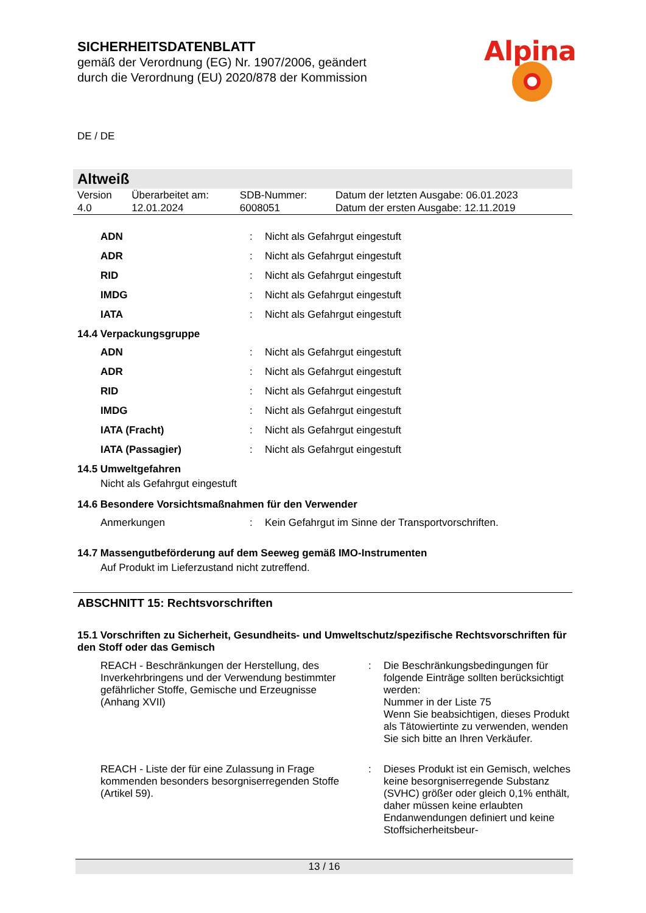SICHERHEITSDATENBLATT
gemäß der Verordnung (EG) Nr. 1907/2006, geändert
durch die Verordnung (EU) 2020/878 der Kommission
Alpina
DE / DE
Altweiß
| Version 4.0 | Überarbeitet am: 12.01.2024 | SDB-Nummer: 6008051 | Datum der letzten Ausgabe: 06.01.2023 Datum der ersten Ausgabe: 12.11.2019 |
| ADN | : | Nicht als Gefahrgut eingestuft |
| ADR | : | Nicht als Gefahrgut eingestuft |
| RID | : | Nicht als Gefahrgut eingestuft |
| IMDG | : | Nicht als Gefahrgut eingestuft |
| IATA | : | Nicht als Gefahrgut eingestuft |
14.4 Verpackungsgruppe
| ADN | : | Nicht als Gefahrgut eingestuft |
| ADR | : | Nicht als Gefahrgut eingestuft |
| RID | : | Nicht als Gefahrgut eingestuft |
| IMDG | : | Nicht als Gefahrgut eingestuft |
| IATA (Fracht) | : | Nicht als Gefahrgut eingestuft |
| IATA (Passagier) | : | Nicht als Gefahrgut eingestuft |
14.5 Umweltgefahren
Nicht als Gefahrgut eingestuft
14.6 Besondere Vorsichtsmaßnahmen für den Verwender
| Anmerkungen | : | Kein Gefahrgut im Sinne der Transportvorschriften. |
14.7 Massengutbeförderung auf dem Seeweg gemäß IMO-Instrumenten
Auf Produkt im Lieferzustand nicht zutreffend.
ABSCHNITT 15: Rechtsvorschriften
15.1 Vorschriften zu Sicherheit, Gesundheits- und Umweltschutz/spezifische Rechtsvorschriften für den Stoff oder das Gemisch
| REACH - Beschränkungen der Herstellung, des Inverkehrbringens und der Verwendung bestimmter gefährlicher Stoffe, Gemische und Erzeugnisse (Anhang XVII) | : | Die Beschränkungsbedingungen für folgende Einträge sollten berücksichtigt werden: Nummer in der Liste 75 Wenn Sie beabsichtigen, dieses Produkt als Tätowiertinte zu verwenden, wenden Sie sich bitte an Ihren Verkäufer. |
| REACH - Liste der für eine Zulassung in Frage kommenden besonders besorgniserregenden Stoffe (Artikel 59). | : | Dieses Produkt ist ein Gemisch, welches keine besorgniserregende Substanz (SVHC) größer oder gleich 0,1% enthält, daher müssen keine erlaubten Endanwendungen definiert und keine Stoffsicherheitsbeur- |
13 / 16